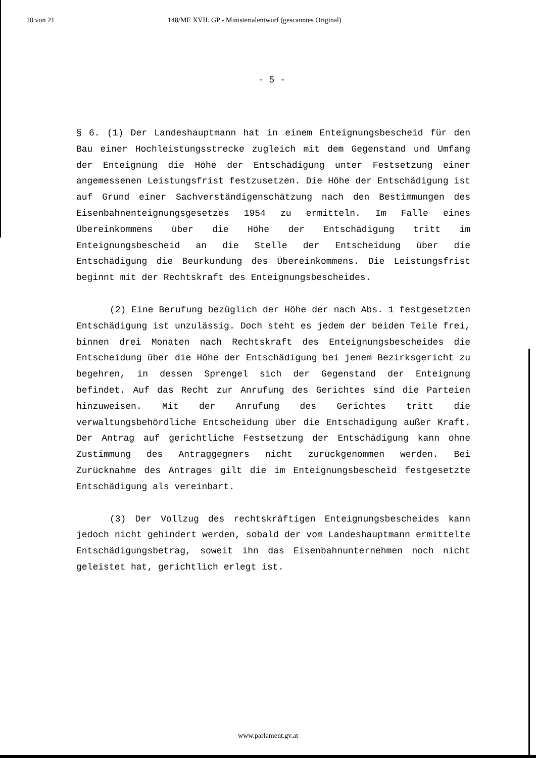10 von 21 148/ME XVII. GP - Ministerialentwurf (gescanntes Original)
- 5 -
§ 6. (1) Der Landeshauptmann hat in einem Enteignungsbescheid für den Bau einer Hochleistungsstrecke zugleich mit dem Gegenstand und Umfang der Enteignung die Höhe der Entschädigung unter Festsetzung einer angemessenen Leistungsfrist festzusetzen. Die Höhe der Entschädigung ist auf Grund einer Sachverständigenschätzung nach den Bestimmungen des Eisenbahnenteignungsgesetzes 1954 zu ermitteln. Im Falle eines Übereinkommens über die Höhe der Entschädigung tritt im Enteignungsbescheid an die Stelle der Entscheidung über die Entschädigung die Beurkundung des Übereinkommens. Die Leistungsfrist beginnt mit der Rechtskraft des Enteignungsbescheides.
(2) Eine Berufung bezüglich der Höhe der nach Abs. 1 festgesetzten Entschädigung ist unzulässig. Doch steht es jedem der beiden Teile frei, binnen drei Monaten nach Rechtskraft des Enteignungsbescheides die Entscheidung über die Höhe der Entschädigung bei jenem Bezirksgericht zu begehren, in dessen Sprengel sich der Gegenstand der Enteignung befindet. Auf das Recht zur Anrufung des Gerichtes sind die Parteien hinzuweisen. Mit der Anrufung des Gerichtes tritt die verwaltungsbehördliche Entscheidung über die Entschädigung außer Kraft. Der Antrag auf gerichtliche Festsetzung der Entschädigung kann ohne Zustimmung des Antraggegners nicht zurückgenommen werden. Bei Zurücknahme des Antrages gilt die im Enteignungsbescheid festgesetzte Entschädigung als vereinbart.
(3) Der Vollzug des rechtskräftigen Enteignungsbescheides kann jedoch nicht gehindert werden, sobald der vom Landeshauptmann ermittelte Entschädigungsbetrag, soweit ihn das Eisenbahnunternehmen noch nicht geleistet hat, gerichtlich erlegt ist.
www.parlament.gv.at